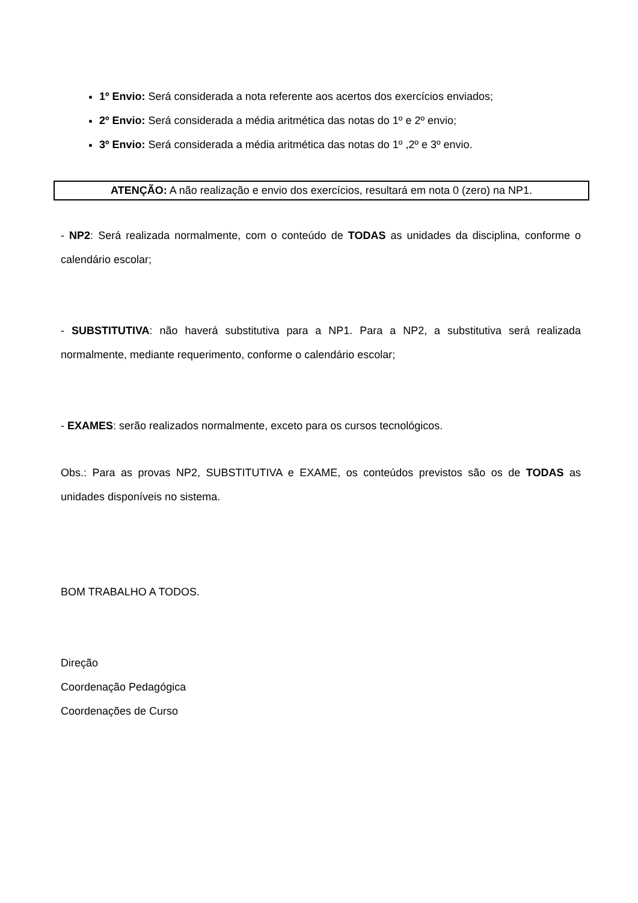1º Envio: Será considerada a nota referente aos acertos dos exercícios enviados;
2º Envio: Será considerada a média aritmética das notas do 1º e 2º envio;
3º Envio: Será considerada a média aritmética das notas do 1º ,2º e 3º envio.
ATENÇÃO: A não realização e envio dos exercícios, resultará em nota 0 (zero) na NP1.
- NP2: Será realizada normalmente, com o conteúdo de TODAS as unidades da disciplina, conforme o calendário escolar;
- SUBSTITUTIVA: não haverá substitutiva para a NP1. Para a NP2, a substitutiva será realizada normalmente, mediante requerimento, conforme o calendário escolar;
- EXAMES: serão realizados normalmente, exceto para os cursos tecnológicos.
Obs.: Para as provas NP2, SUBSTITUTIVA e EXAME, os conteúdos previstos são os de TODAS as unidades disponíveis no sistema.
BOM TRABALHO A TODOS.
Direção
Coordenação Pedagógica
Coordenações de Curso